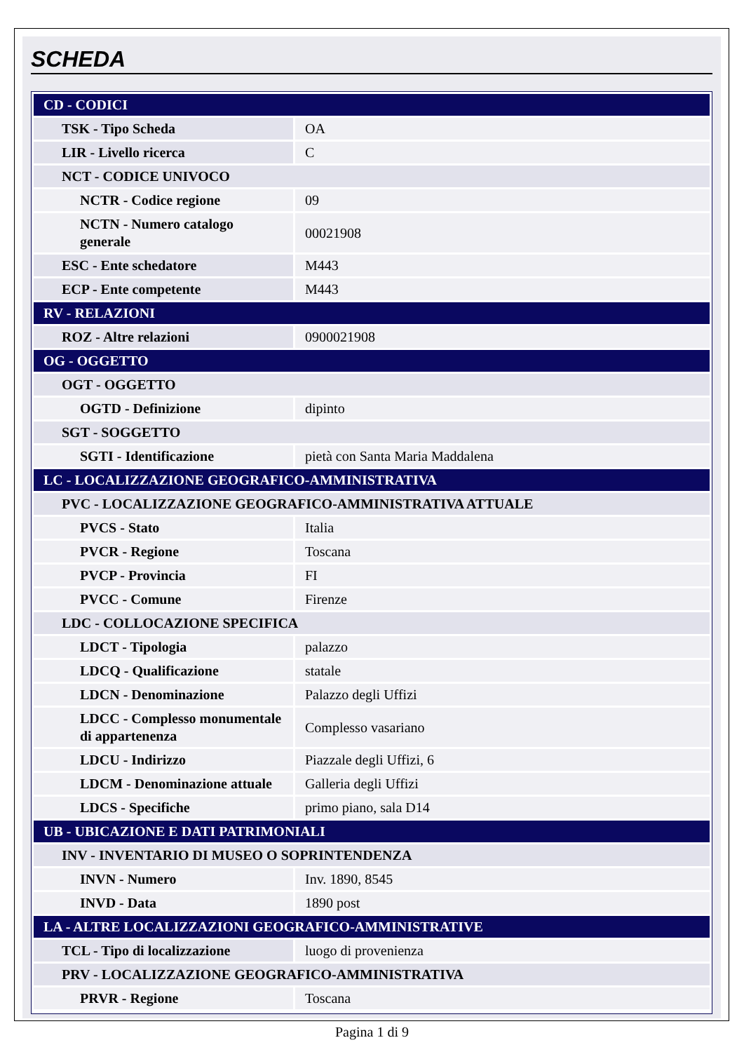SCHEDA
| CD - CODICI | |
| TSK - Tipo Scheda | OA |
| LIR - Livello ricerca | C |
| NCT - CODICE UNIVOCO | |
| NCTR - Codice regione | 09 |
| NCTN - Numero catalogo generale | 00021908 |
| ESC - Ente schedatore | M443 |
| ECP - Ente competente | M443 |
| RV - RELAZIONI | |
| ROZ - Altre relazioni | 0900021908 |
| OG - OGGETTO | |
| OGT - OGGETTO | |
| OGTD - Definizione | dipinto |
| SGT - SOGGETTO | |
| SGTI - Identificazione | pietà con Santa Maria Maddalena |
| LC - LOCALIZZAZIONE GEOGRAFICO-AMMINISTRATIVA | |
| PVC - LOCALIZZAZIONE GEOGRAFICO-AMMINISTRATIVA ATTUALE | |
| PVCS - Stato | Italia |
| PVCR - Regione | Toscana |
| PVCP - Provincia | FI |
| PVCC - Comune | Firenze |
| LDC - COLLOCAZIONE SPECIFICA | |
| LDCT - Tipologia | palazzo |
| LDCQ - Qualificazione | statale |
| LDCN - Denominazione | Palazzo degli Uffizi |
| LDCC - Complesso monumentale di appartenenza | Complesso vasariano |
| LDCU - Indirizzo | Piazzale degli Uffizi, 6 |
| LDCM - Denominazione attuale | Galleria degli Uffizi |
| LDCS - Specifiche | primo piano, sala D14 |
| UB - UBICAZIONE E DATI PATRIMONIALI | |
| INV - INVENTARIO DI MUSEO O SOPRINTENDENZA | |
| INVN - Numero | Inv. 1890, 8545 |
| INVD - Data | 1890 post |
| LA - ALTRE LOCALIZZAZIONI GEOGRAFICO-AMMINISTRATIVE | |
| TCL - Tipo di localizzazione | luogo di provenienza |
| PRV - LOCALIZZAZIONE GEOGRAFICO-AMMINISTRATIVA | |
| PRVR - Regione | Toscana |
Pagina 1 di 9